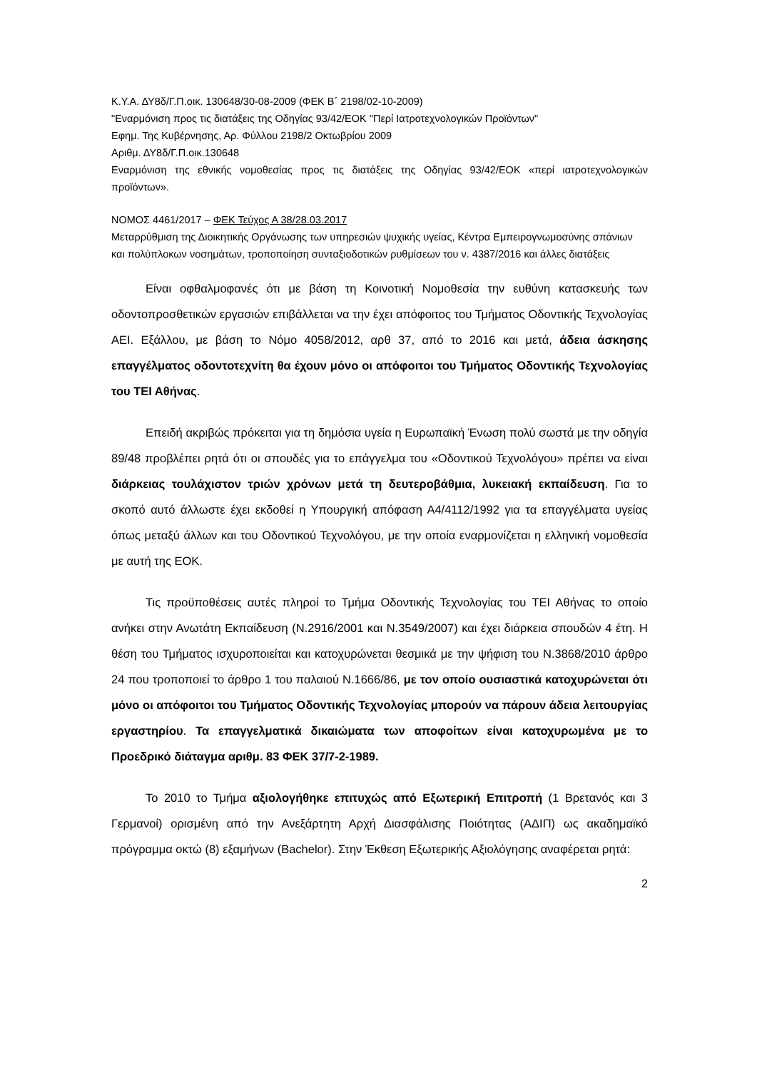Κ.Υ.Α. ΔΥ8δ/Γ.Π.οικ. 130648/30-08-2009 (ΦΕΚ Β΄ 2198/02-10-2009)
"Εναρμόνιση προς τις διατάξεις της Οδηγίας 93/42/ΕΟΚ "Περί Ιατροτεχνολογικών Προϊόντων"
Εφημ. Της Κυβέρνησης, Αρ. Φύλλου 2198/2 Οκτωβρίου 2009
Αριθμ. ΔΥ8δ/Γ.Π.οικ.130648
Εναρμόνιση της εθνικής νομοθεσίας προς τις διατάξεις της Οδηγίας 93/42/ΕΟΚ «περί ιατροτεχνολογικών προϊόντων».
ΝΟΜΟΣ 4461/2017 – ΦΕΚ Τεύχος Α 38/28.03.2017
Μεταρρύθμιση της Διοικητικής Οργάνωσης των υπηρεσιών ψυχικής υγείας, Κέντρα Εμπειρογνωμοσύνης σπάνιων και πολύπλοκων νοσημάτων, τροποποίηση συνταξιοδοτικών ρυθμίσεων του ν. 4387/2016 και άλλες διατάξεις
Είναι οφθαλμοφανές ότι με βάση τη Κοινοτική Νομοθεσία την ευθύνη κατασκευής των οδοντοπροσθετικών εργασιών επιβάλλεται να την έχει απόφοιτος του Τμήματος Οδοντικής Τεχνολογίας ΑΕΙ. Εξάλλου, με βάση το Νόμο 4058/2012, αρθ 37, από το 2016 και μετά, άδεια άσκησης επαγγέλματος οδοντοτεχνίτη θα έχουν μόνο οι απόφοιτοι του Τμήματος Οδοντικής Τεχνολογίας του ΤΕΙ Αθήνας.
Επειδή ακριβώς πρόκειται για τη δημόσια υγεία η Ευρωπαϊκή Ένωση πολύ σωστά με την οδηγία 89/48 προβλέπει ρητά ότι οι σπουδές για το επάγγελμα του «Οδοντικού Τεχνολόγου» πρέπει να είναι διάρκειας τουλάχιστον τριών χρόνων μετά τη δευτεροβάθμια, λυκειακή εκπαίδευση. Για το σκοπό αυτό άλλωστε έχει εκδοθεί η Υπουργική απόφαση Α4/4112/1992 για τα επαγγέλματα υγείας όπως μεταξύ άλλων και του Οδοντικού Τεχνολόγου, με την οποία εναρμονίζεται η ελληνική νομοθεσία με αυτή της ΕΟΚ.
Τις προϋποθέσεις αυτές πληροί το Τμήμα Οδοντικής Τεχνολογίας του ΤΕΙ Αθήνας το οποίο ανήκει στην Ανωτάτη Εκπαίδευση (Ν.2916/2001 και Ν.3549/2007) και έχει διάρκεια σπουδών 4 έτη. Η θέση του Τμήματος ισχυροποιείται και κατοχυρώνεται θεσμικά με την ψήφιση του Ν.3868/2010 άρθρο 24 που τροποποιεί το άρθρο 1 του παλαιού Ν.1666/86, με τον οποίο ουσιαστικά κατοχυρώνεται ότι μόνο οι απόφοιτοι του Τμήματος Οδοντικής Τεχνολογίας μπορούν να πάρουν άδεια λειτουργίας εργαστηρίου. Τα επαγγελματικά δικαιώματα των αποφοίτων είναι κατοχυρωμένα με το Προεδρικό διάταγμα αριθμ. 83 ΦΕΚ 37/7-2-1989.
Το 2010 το Τμήμα αξιολογήθηκε επιτυχώς από Εξωτερική Επιτροπή (1 Βρετανός και 3 Γερμανοί) ορισμένη από την Ανεξάρτητη Αρχή Διασφάλισης Ποιότητας (ΑΔΙΠ) ως ακαδημαϊκό πρόγραμμα οκτώ (8) εξαμήνων (Bachelor). Στην Έκθεση Εξωτερικής Αξιολόγησης αναφέρεται ρητά:
2